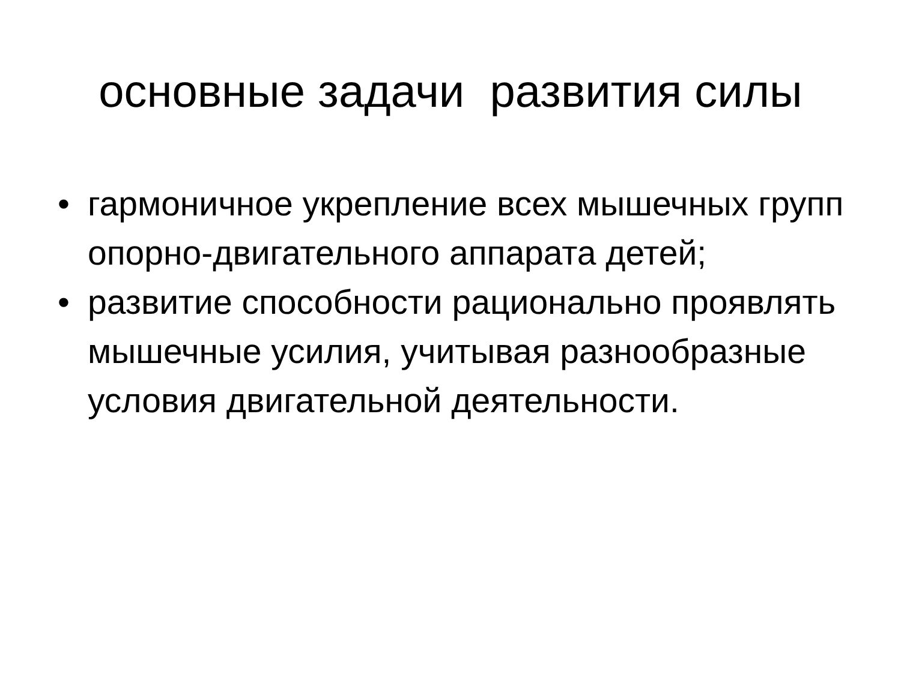основные задачи развития силы
• гармоничное укрепление всех мышечных групп опорно-двигательного аппарата детей;
• развитие способности рационально проявлять мышечные усилия, учитывая разнообразные условия двигательной деятельности.